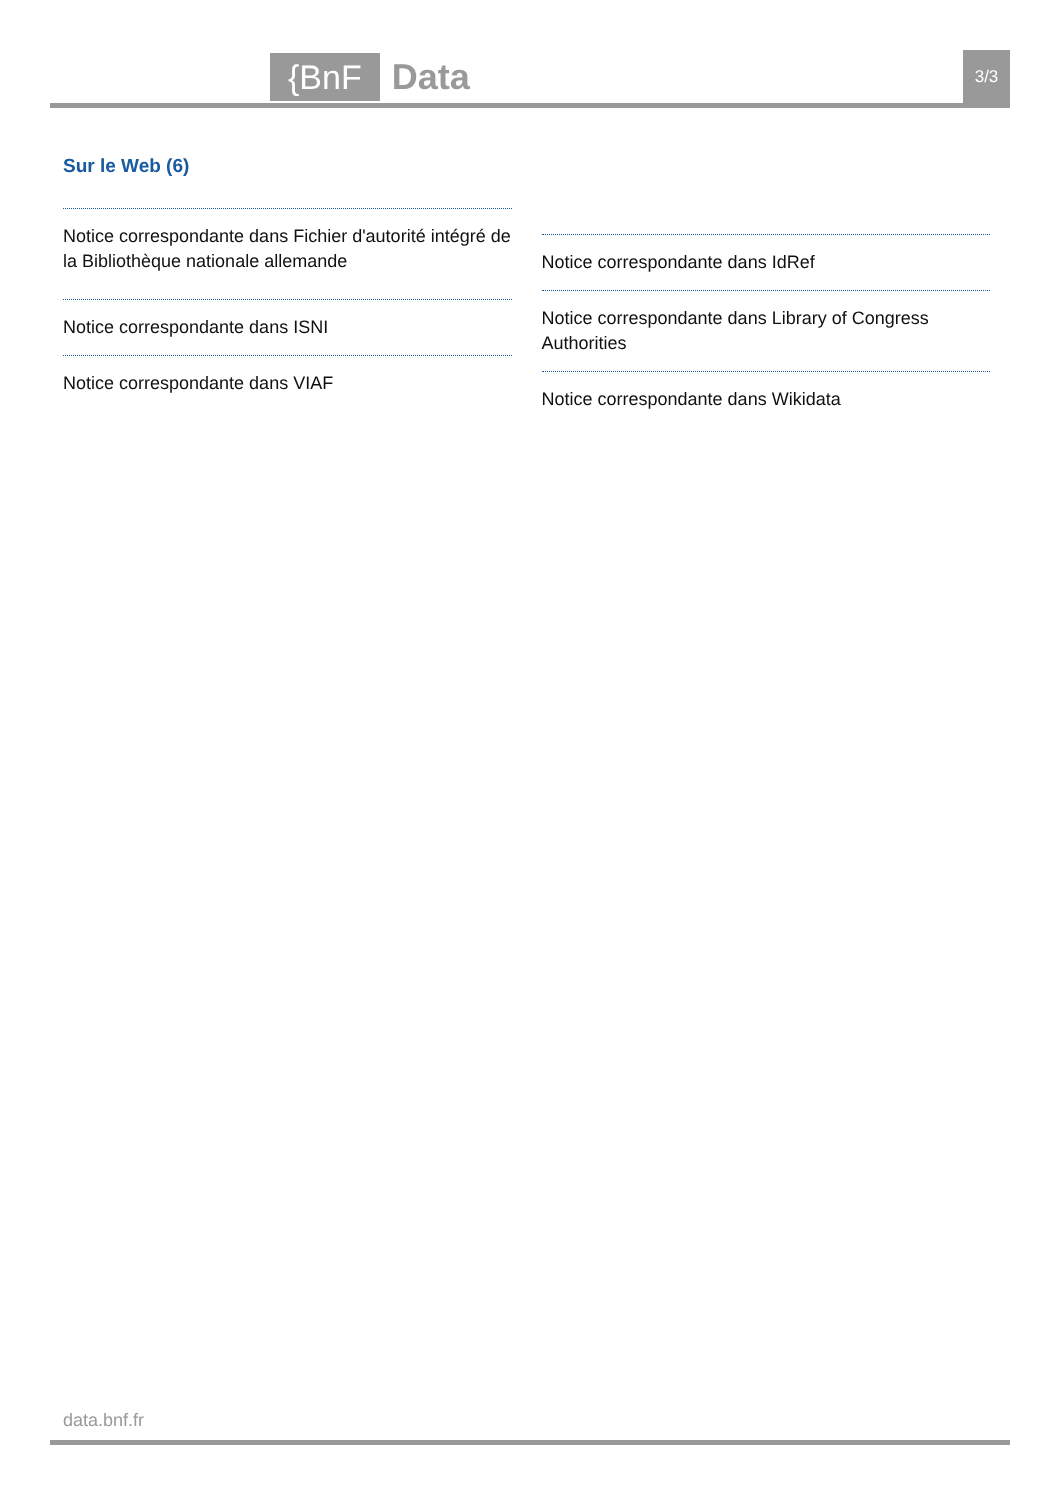{BnF Data 3/3
Sur le Web (6)
Notice correspondante dans Fichier d'autorité intégré de la Bibliothèque nationale allemande
Notice correspondante dans ISNI
Notice correspondante dans VIAF
Notice correspondante dans IdRef
Notice correspondante dans Library of Congress Authorities
Notice correspondante dans Wikidata
data.bnf.fr